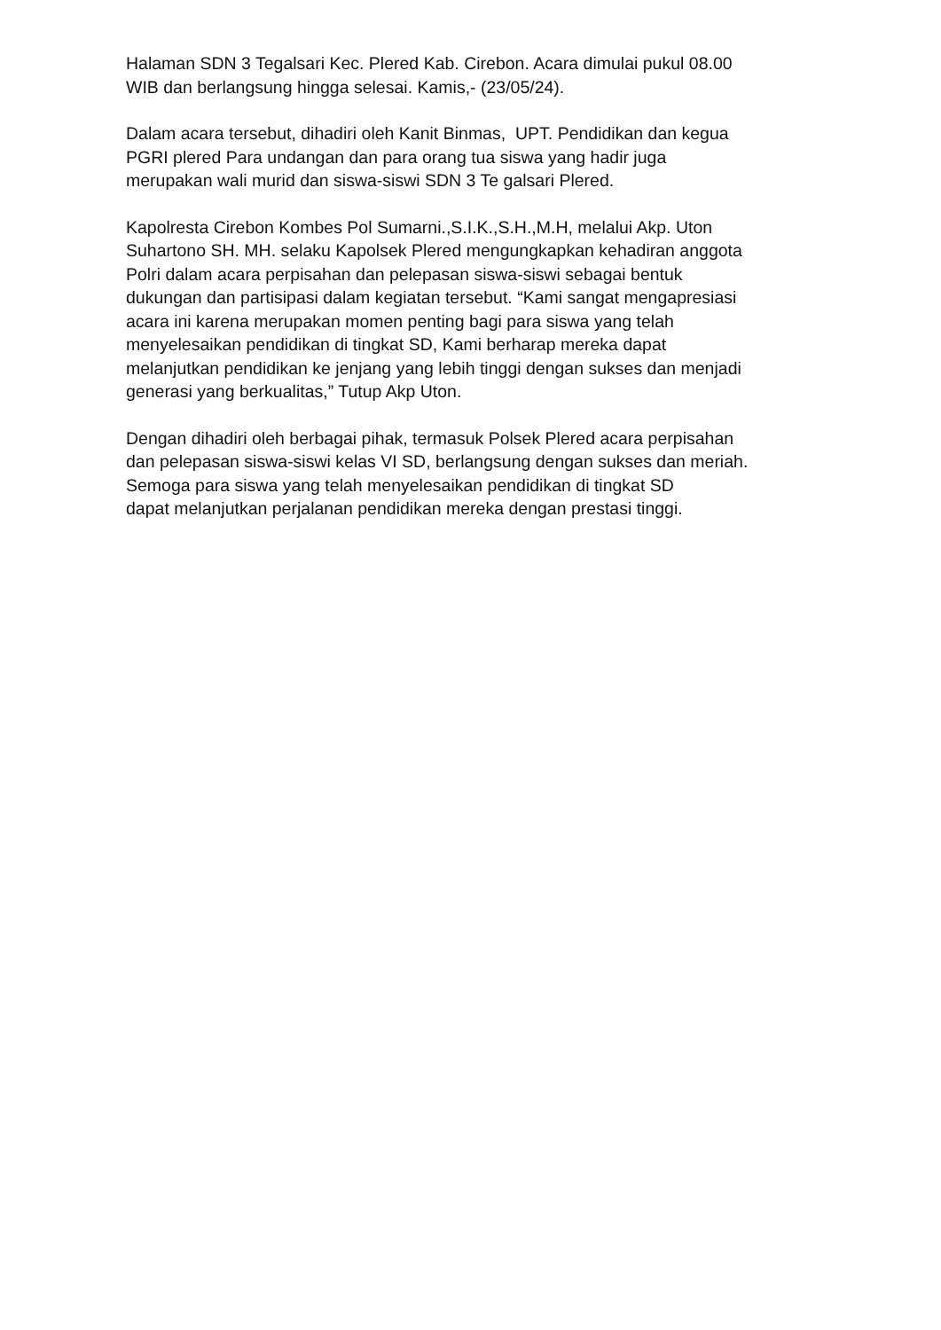Halaman SDN 3 Tegalsari Kec. Plered Kab. Cirebon. Acara dimulai pukul 08.00
WIB dan berlangsung hingga selesai. Kamis,- (23/05/24).
Dalam acara tersebut, dihadiri oleh Kanit Binmas, UPT. Pendidikan dan kegua
PGRI plered Para undangan dan para orang tua siswa yang hadir juga
merupakan wali murid dan siswa-siswi SDN 3 Te galsari Plered.
Kapolresta Cirebon Kombes Pol Sumarni.,S.I.K.,S.H.,M.H, melalui Akp. Uton
Suhartono SH. MH. selaku Kapolsek Plered mengungkapkan kehadiran anggota
Polri dalam acara perpisahan dan pelepasan siswa-siswi sebagai bentuk
dukungan dan partisipasi dalam kegiatan tersebut. “Kami sangat mengapresiasi
acara ini karena merupakan momen penting bagi para siswa yang telah
menyelesaikan pendidikan di tingkat SD, Kami berharap mereka dapat
melanjutkan pendidikan ke jenjang yang lebih tinggi dengan sukses dan menjadi
generasi yang berkualitas,” Tutup Akp Uton.
Dengan dihadiri oleh berbagai pihak, termasuk Polsek Plered acara perpisahan
dan pelepasan siswa-siswi kelas VI SD, berlangsung dengan sukses dan meriah.
Semoga para siswa yang telah menyelesaikan pendidikan di tingkat SD
dapat melanjutkan perjalanan pendidikan mereka dengan prestasi tinggi.